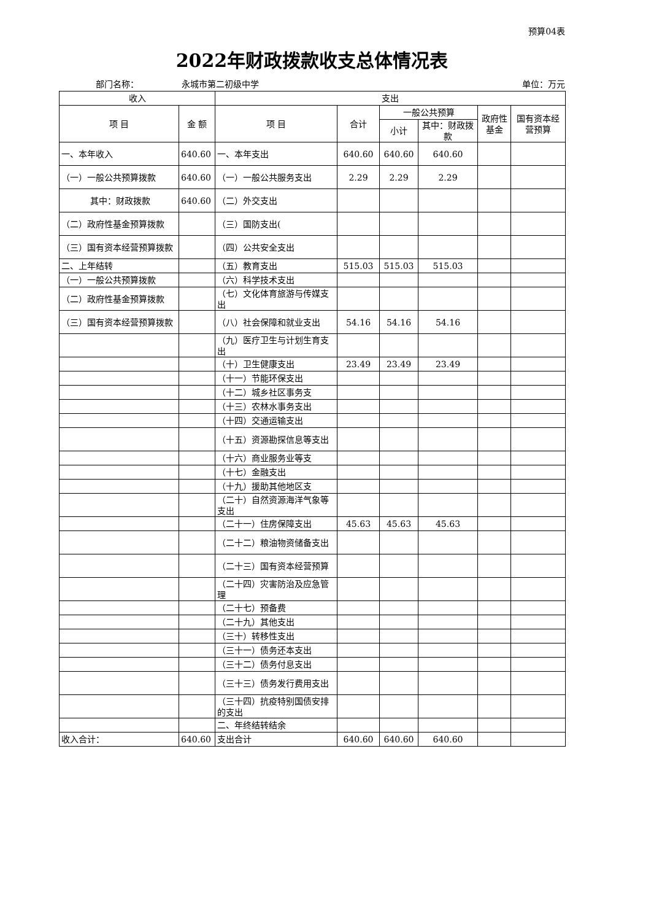预算04表
2022年财政拨款收支总体情况表
部门名称： 永城市第二初级中学 单位：万元
| 收入 | | 支出 | | | | | |
| --- | --- | --- | --- | --- | --- | --- | --- |
| 项 目 | 金 额 | 项 目 | 合计 | 一般公共预算 | | 政府性基金 | 国有资本经营预算 |
| | | | | 小计 | 其中：财政拨款 | | |
| 一、本年收入 | 640.60 | 一、本年支出 | 640.60 | 640.60 | 640.60 | | |
| （一）一般公共预算拨款 | 640.60 | （一）一般公共服务支出 | 2.29 | 2.29 | 2.29 | | |
| 其中：财政拨款 | 640.60 | （二）外交支出 | | | | | |
| （二）政府性基金预算拨款 | | （三）国防支出( | | | | | |
| （三）国有资本经营预算拨款 | | （四）公共安全支出 | | | | | |
| 二、上年结转 | | （五）教育支出 | 515.03 | 515.03 | 515.03 | | |
| （一）一般公共预算拨款 | | （六）科学技术支出 | | | | | |
| （二）政府性基金预算拨款 | | （七）文化体育旅游与传媒支出 | | | | | |
| （三）国有资本经营预算拨款 | | （八）社会保障和就业支出 | 54.16 | 54.16 | 54.16 | | |
| | | （九）医疗卫生与计划生育支出 | | | | | |
| | | （十）卫生健康支出 | 23.49 | 23.49 | 23.49 | | |
| | | （十一）节能环保支出 | | | | | |
| | | （十二）城乡社区事务支 | | | | | |
| | | （十三）农林水事务支出 | | | | | |
| | | （十四）交通运输支出 | | | | | |
| | | （十五）资源勘探信息等支出 | | | | | |
| | | （十六）商业服务业等支 | | | | | |
| | | （十七）金融支出 | | | | | |
| | | （十九）援助其他地区支 | | | | | |
| | | （二十）自然资源海洋气象等支出 | | | | | |
| | | （二十一）住房保障支出 | 45.63 | 45.63 | 45.63 | | |
| | | （二十二）粮油物资储备支出 | | | | | |
| | | （二十三）国有资本经营预算 | | | | | |
| | | （二十四）灾害防治及应急管理 | | | | | |
| | | （二十七）预备费 | | | | | |
| | | （二十九）其他支出 | | | | | |
| | | （三十）转移性支出 | | | | | |
| | | （三十一）债务还本支出 | | | | | |
| | | （三十二）债务付息支出 | | | | | |
| | | （三十三）债务发行费用支出 | | | | | |
| | | （三十四）抗疫特别国债安排的支出 | | | | | |
| | | 二、年终结转结余 | | | | | |
| 收入合计： | 640.60 | 支出合计 | 640.60 | 640.60 | 640.60 | | |